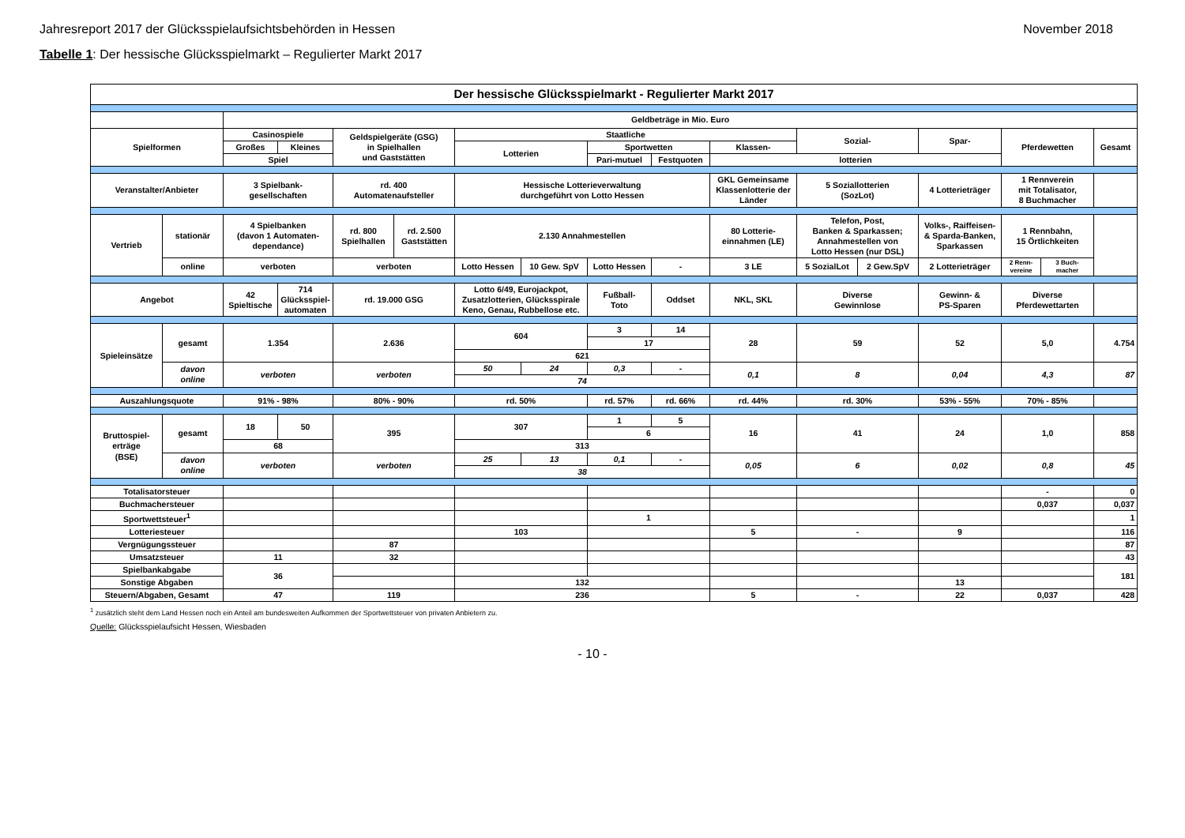Jahresreport 2017 der Glücksspielaufsichtsbehörden in Hessen November 2018
Tabelle 1: Der hessische Glücksspielmarkt – Regulierter Markt 2017
| Der hessische Glücksspielmarkt - Regulierter Markt 2017 | | | | | | | | | | | | | | | | |
| | | Geldbeträge in Mio. Euro | | | | | | | | | | | | | | |
| Spielformen | | Casinospiele | | Geldspielgeräte (GSG) in Spielhallen und Gaststätten | | Staatliche | | | | | Sozial- | | Spar- | Pferdewetten | | Gesamt |
| | | Großes | Kleines | | | Lotterien | | Sportwetten | | Klassen- | | | | | | |
| | | Spiel | | | | | | Pari-mutuel | Festquoten | lotterien | | | | | | |
| Veranstalter/Anbieter | | 3 Spielbank- gesellschaften | | rd. 400 Automatenaufsteller | | Hessische Lotterieverwaltung durchgeführt von Lotto Hessen | | | | GKL Gemeinsame Klassenlotterie der Länder | 5 Soziallotterien (SozLot) | | 4 Lotterieträger | 1 Rennverein mit Totalisator, 8 Buchmacher | | |
| Vertrieb | stationär | 4 Spielbanken (davon 1 Automaten- dependance) | | rd. 800 Spielhallen | rd. 2.500 Gaststätten | 2.130 Annahmestellen | | | | 80 Lotterie- einnahmen (LE) | Telefon, Post, Banken & Sparkassen; Annahmestellen von Lotto Hessen (nur DSL) | | Volks-, Raiffeisen- & Sparda-Banken, Sparkassen | 1 Rennbahn, 15 Örtlichkeiten | | |
| | online | verboten | | verboten | | Lotto Hessen | 10 Gew. SpV | Lotto Hessen | - | 3 LE | 5 SozialLot | 2 Gew.SpV | 2 Lotterieträger | 2 Renn- vereine | 3 Buch- macher | |
| Angebot | | 42 Spieltische | 714 Glücksspiel- automaten | rd. 19.000 GSG | | Lotto 6/49, Eurojackpot, Zusatzlotterien, Glücksspirale Keno, Genau, Rubbellose etc. | | Fußball- Toto | Oddset | NKL, SKL | Diverse Gewinnlose | | Gewinn- & PS-Sparen | Diverse Pferdewettarten | | |
| Spieleinsätze | gesamt | 1.354 | | 2.636 | | 604 | | 3 | 14 | 28 | 59 | | 52 | 5,0 | | 4.754 |
| | | | | | | | | 17 | | | | | | | | |
| | | | | | | 621 | | | | | | | | | | |
| | davon online | verboten | | verboten | | 50 | 24 | 0,3 | - | 0,1 | 8 | | 0,04 | 4,3 | | 87 |
| | | | | | | 74 | | | | | | | | | | |
| Auszahlungsquote | | 91% - 98% | | 80% - 90% | | rd. 50% | | rd. 57% | rd. 66% | rd. 44% | rd. 30% | | 53% - 55% | 70% - 85% | | |
| Bruttospiel- erträge (BSE) | gesamt | 18 | 50 | 395 | | 307 | | 1 | 5 | 16 | 41 | | 24 | 1,0 | | 858 |
| | | | | | | | | 6 | | | | | | | | |
| | | 68 | | | | 313 | | | | | | | | | | |
| | davon online | verboten | | verboten | | 25 | 13 | 0,1 | - | 0,05 | 6 | | 0,02 | 0,8 | | 45 |
| | | | | | | 38 | | | | | | | | | | |
| Totalisatorsteuer | | | | | | | | | | | | | | - | | 0 |
| Buchmachersteuer | | | | | | | | | | | | | | 0,037 | | 0,037 |
| Sportwettsteuer<sup>1</sup> | | | | | | | | 1 | | | | | | | | 1 |
| Lotteriesteuer | | | | | | 103 | | | | 5 | - | | 9 | | | 116 |
| Vergnügungssteuer | | | | 87 | | | | | | | | | | | | 87 |
| Umsatzsteuer | | 11 | | 32 | | | | | | | | | | | | 43 |
| Spielbankabgabe | | 36 | | | | | | | | | | | | | | 181 |
| Sonstige Abgaben | | | | | | 132 | | | | | | | 13 | | | |
| Steuern/Abgaben, Gesamt | | 47 | | 119 | | 236 | | | | 5 | - | | 22 | 0,037 | | 428 |
<sup>1</sup> zusätzlich steht dem Land Hessen noch ein Anteil am bundesweiten Aufkommen der Sportwettsteuer von privaten Anbietern zu.
Quelle: Glücksspielaufsicht Hessen, Wiesbaden
- 10 -